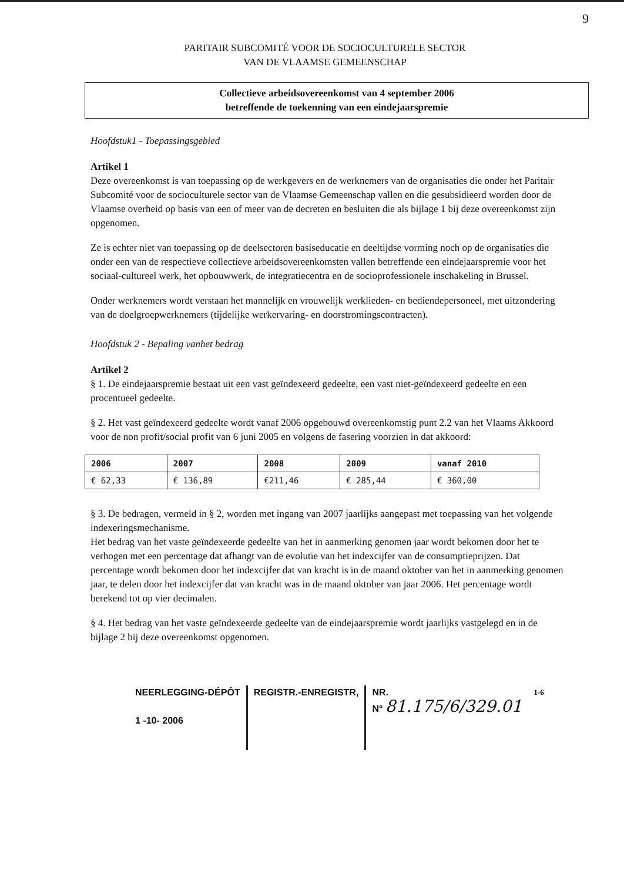9
PARITAIR SUBCOMITÉ VOOR DE SOCIOCULTURELE SECTOR
VAN DE VLAAMSE GEMEENSCHAP
Collectieve arbeidsovereenkomst van 4 september 2006
betreffende de toekenning van een eindejaarspremie
Hoofdstuk1 - Toepassingsgebied
Artikel 1
Deze overeenkomst is van toepassing op de werkgevers en de werknemers van de organisaties die onder het Paritair Subcomité voor de socioculturele sector van de Vlaamse Gemeenschap vallen en die gesubsidieerd worden door de Vlaamse overheid op basis van een of meer van de decreten en besluiten die als bijlage 1 bij deze overeenkomst zijn opgenomen.
Ze is echter niet van toepassing op de deelsectoren basiseducatie en deeltijdse vorming noch op de organisaties die onder een van de respectieve collectieve arbeidsovereenkomsten vallen betreffende een eindejaarspremie voor het sociaal-cultureel werk, het opbouwwerk, de integratiecentra en de socioprofessionele inschakeling in Brussel.
Onder werknemers wordt verstaan het mannelijk en vrouwelijk werklieden- en bediendepersoneel, met uitzondering van de doelgroepwerknemers (tijdelijke werkervaring- en doorstromingscontracten).
Hoofdstuk 2 - Bepaling vanhet bedrag
Artikel 2
§ 1. De eindejaarspremie bestaat uit een vast geïndexeerd gedeelte, een vast niet-geïndexeerd gedeelte en een procentueel gedeelte.
§ 2. Het vast geïndexeerd gedeelte wordt vanaf 2006 opgebouwd overeenkomstig punt 2.2 van het Vlaams Akkoord voor de non profit/social profit van 6 juni 2005 en volgens de fasering voorzien in dat akkoord:
| 2006 | 2007 | 2008 | 2009 | vanaf 2010 |
| --- | --- | --- | --- | --- |
| € 62,33 | € 136,89 | €211,46 | € 285,44 | € 360,00 |
§ 3. De bedragen, vermeld in § 2, worden met ingang van 2007 jaarlijks aangepast met toepassing van het volgende indexeringsmechanisme.
Het bedrag van het vaste geïndexeerde gedeelte van het in aanmerking genomen jaar wordt bekomen door het te verhogen met een percentage dat afhangt van de evolutie van het indexcijfer van de consumptieprijzen. Dat percentage wordt bekomen door het indexcijfer dat van kracht is in de maand oktober van het in aanmerking genomen jaar, te delen door het indexcijfer dat van kracht was in de maand oktober van jaar 2006. Het percentage wordt berekend tot op vier decimalen.
§ 4. Het bedrag van het vaste geïndexeerde gedeelte van de eindejaarspremie wordt jaarlijks vastgelegd en in de bijlage 2 bij deze overeenkomst opgenomen.
NEERLEGGING-DÉPÔT
1 -10- 2006
REGISTR.-ENREGISTR, NR.
N° 81.175/6/329.01
1-6